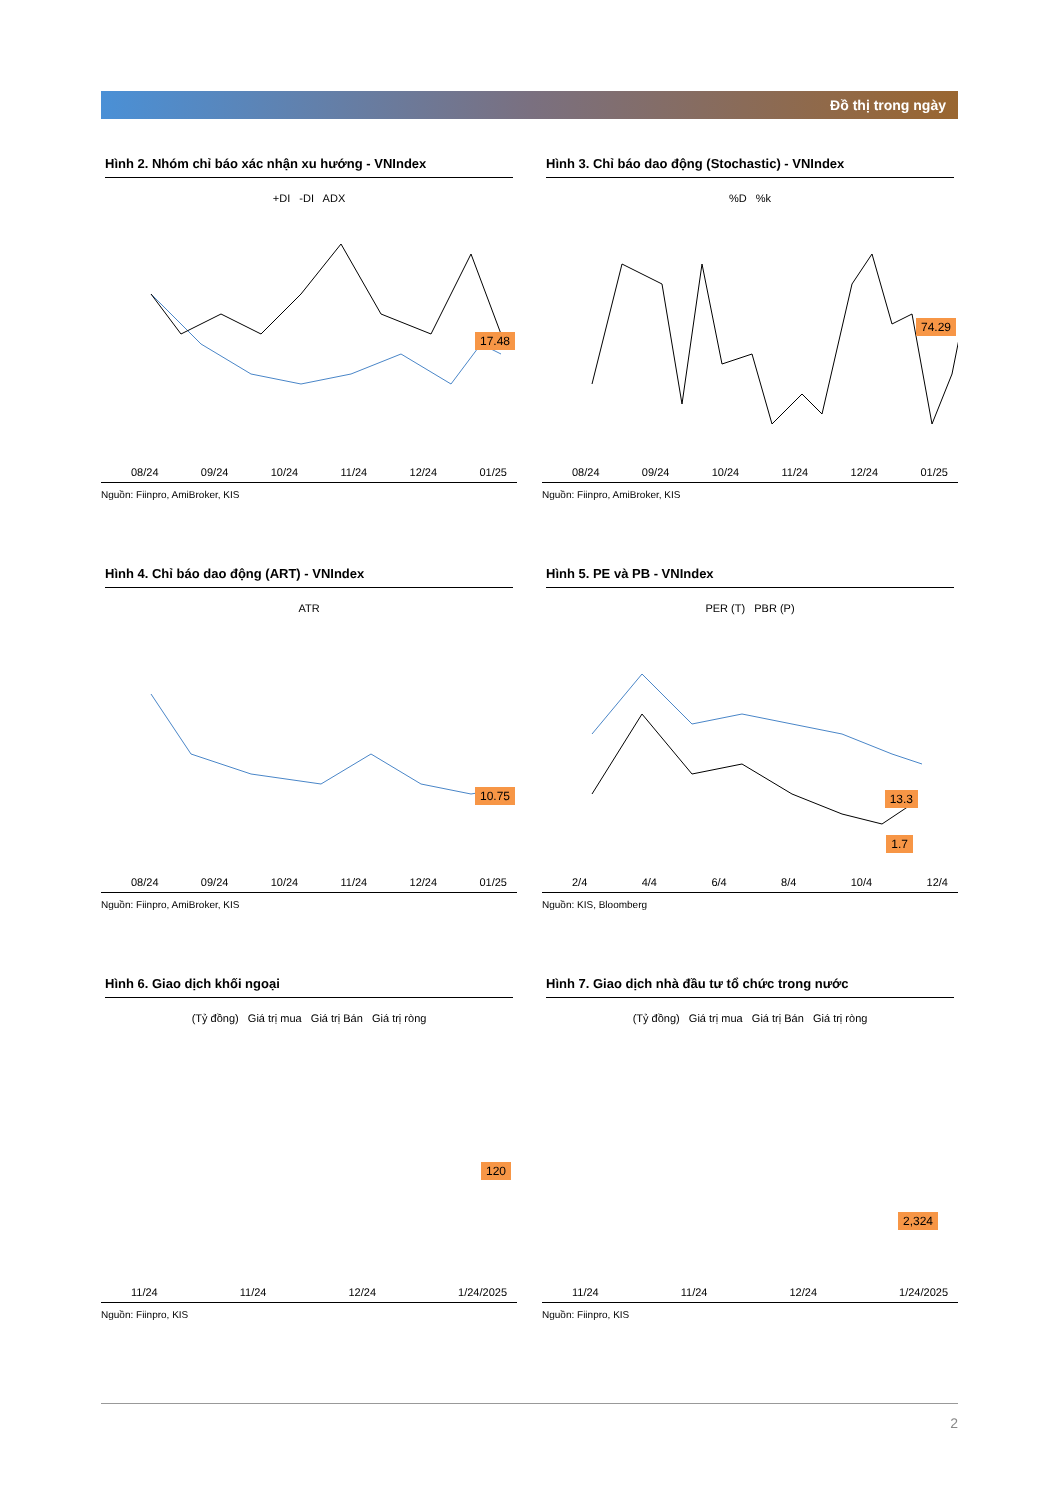Đồ thị trong ngày
Hình 2. Nhóm chỉ báo xác nhận xu hướng - VNIndex
+DI -DI ADX
17.48
08/24 09/24 10/24 11/24 12/24 01/25
Nguồn: Fiinpro, AmiBroker, KIS
Hình 3. Chỉ báo dao động (Stochastic) - VNIndex
%D %k
74.29
08/24 09/24 10/24 11/24 12/24 01/25
Nguồn: Fiinpro, AmiBroker, KIS
Hình 4. Chỉ báo dao động (ART) - VNIndex
ATR
10.75
08/24 09/24 10/24 11/24 12/24 01/25
Nguồn: Fiinpro, AmiBroker, KIS
Hình 5. PE và PB - VNIndex
PER (T) PBR (P)
13.3
1.7
2/4 4/4 6/4 8/4 10/4 12/4
Nguồn: KIS, Bloomberg
Hình 6. Giao dịch khối ngoại
(Tỷ đồng) Giá trị mua Giá trị Bán Giá trị ròng
120
11/24 11/24 12/24 1/24/2025
Nguồn: Fiinpro, KIS
Hình 7. Giao dịch nhà đầu tư tổ chức trong nước
(Tỷ đồng) Giá trị mua Giá trị Bán Giá trị ròng
2,324
11/24 11/24 12/24 1/24/2025
Nguồn: Fiinpro, KIS
2